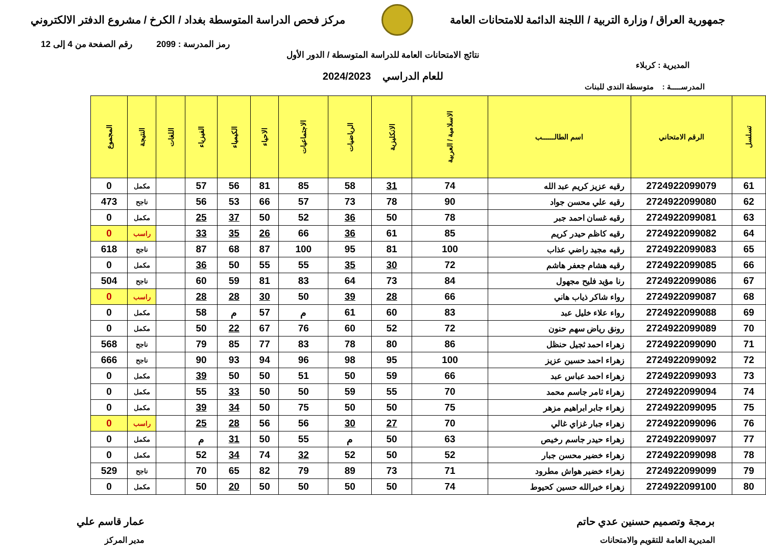جمهورية العراق / وزارة التربية / اللجنة الدائمة للامتحانات العامة
مركز فحص الدراسة المتوسطة بغداد / الكرخ / مشروع الدفتر الالكتروني
رمز المدرسة : 2099 رقم الصفحة من 4 إلى 12
نتائج الامتحانات العامة للدراسة المتوسطة / الدور الأول
المديرية : كربلاء
للعام الدراسي 2024/2023
المدرســـــة : متوسطة الندى للبنات
| تسلسل | الرقم الامتحاني | اسم الطالــــــب | الاسلامية / العربية | الانكليزية | الرياضيات | الاجتماعيات | الاحياء | الكيمياء | الفيزياء | اللغات | النتيجة | المجموع |
| --- | --- | --- | --- | --- | --- | --- | --- | --- | --- | --- | --- | --- |
| 61 | 2724922099079 | رقيه عزيز كريم عبد الله | 74 | 31 | 58 | 85 | 81 | 56 | 57 | | مكمل | 0 |
| 62 | 2724922099080 | رقيه علي محسن جواد | 90 | 78 | 73 | 57 | 66 | 53 | 56 | | ناجح | 473 |
| 63 | 2724922099081 | رقيه غسان احمد جبر | 78 | 50 | 36 | 52 | 50 | 37 | 25 | | مكمل | 0 |
| 64 | 2724922099082 | رقيه كاظم حيدر كريم | 85 | 61 | 36 | 66 | 26 | 35 | 33 | | راسب | 0 |
| 65 | 2724922099083 | رقيه مجيد راضي عذاب | 100 | 81 | 95 | 100 | 87 | 68 | 87 | | ناجح | 618 |
| 66 | 2724922099085 | رقيه هشام جعفر هاشم | 72 | 30 | 35 | 55 | 55 | 50 | 36 | | مكمل | 0 |
| 67 | 2724922099086 | رنا مؤيد فليح مجهول | 84 | 73 | 64 | 83 | 81 | 59 | 60 | | ناجح | 504 |
| 68 | 2724922099087 | رواء شاكر ذياب هاني | 66 | 28 | 39 | 50 | 30 | 28 | 28 | | راسب | 0 |
| 69 | 2724922099088 | رواء علاء خليل عبد | 83 | 60 | 61 | م | 57 | م | 58 | | مكمل | 0 |
| 70 | 2724922099089 | رونق رياض سهم حنون | 72 | 52 | 60 | 76 | 67 | 22 | 50 | | مكمل | 0 |
| 71 | 2724922099090 | زهراء احمد ثجيل حنظل | 86 | 80 | 78 | 83 | 77 | 85 | 79 | | ناجح | 568 |
| 72 | 2724922099092 | زهراء احمد حسين عزيز | 100 | 95 | 98 | 96 | 94 | 93 | 90 | | ناجح | 666 |
| 73 | 2724922099093 | زهراء احمد عباس عبد | 66 | 59 | 50 | 51 | 50 | 50 | 39 | | مكمل | 0 |
| 74 | 2724922099094 | زهراء ثامر جاسم محمد | 70 | 55 | 59 | 50 | 50 | 33 | 55 | | مكمل | 0 |
| 75 | 2724922099095 | زهراء جابر ابراهيم مزهر | 75 | 50 | 50 | 75 | 50 | 34 | 39 | | مكمل | 0 |
| 76 | 2724922099096 | زهراء جبار غزاي غالي | 70 | 27 | 30 | 56 | 56 | 28 | 25 | | راسب | 0 |
| 77 | 2724922099097 | زهراء حيدر جاسم رخيص | 63 | 50 | م | 55 | 50 | 31 | م | | مكمل | 0 |
| 78 | 2724922099098 | زهراء خضير محسن جبار | 52 | 50 | 52 | 32 | 74 | 34 | 52 | | مكمل | 0 |
| 79 | 2724922099099 | زهراء خضير هواش مطرود | 71 | 73 | 89 | 79 | 82 | 65 | 70 | | ناجح | 529 |
| 80 | 2724922099100 | زهراء خيرالله حسين كحيوط | 74 | 50 | 50 | 50 | 50 | 20 | 50 | | مكمل | 0 |
برمجة وتصميم حسنين عدي حاتم
المديرية العامة للتقويم والامتحانات
عمار قاسم علي
مدير المركز